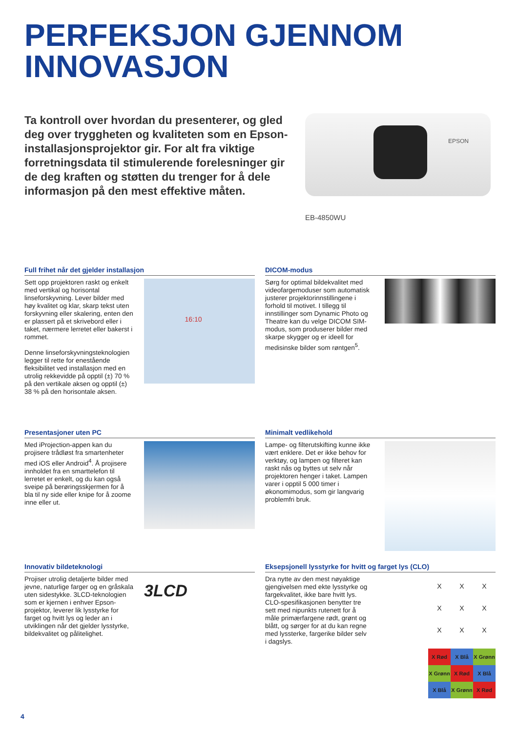PERFEKSJON GJENNOM
INNOVASJON
Ta kontroll over hvordan du presenterer, og gled deg over tryggheten og kvaliteten som en Epson-installasjonsprojektor gir. For alt fra viktige forretningsdata til stimulerende forelesninger gir de deg kraften og støtten du trenger for å dele informasjon på den mest effektive måten.
EPSON
EB-4850WU
Full frihet når det gjelder installasjon
Sett opp projektoren raskt og enkelt med vertikal og horisontal linseforskyvning. Lever bilder med høy kvalitet og klar, skarp tekst uten forskyvning eller skalering, enten den er plassert på et skrivebord eller i taket, nærmere lerretet eller bakerst i rommet.
Denne linseforskyvningsteknologien legger til rette for enestående fleksibilitet ved installasjon med en utrolig rekkevidde på opptil (±) 70 % på den vertikale aksen og opptil (±) 38 % på den horisontale aksen.
16:10
DICOM-modus
Sørg for optimal bildekvalitet med videofargemoduser som automatisk justerer projektorinnstillingene i forhold til motivet. I tillegg til innstillinger som Dynamic Photo og Theatre kan du velge DICOM SIM-modus, som produserer bilder med skarpe skygger og er ideell for medisinske bilder som røntgen<sup>5</sup>.
Presentasjoner uten PC
Med iProjection-appen kan du projisere trådløst fra smartenheter med iOS eller Android<sup>4</sup>. Å projisere innholdet fra en smarttelefon til lerretet er enkelt, og du kan også sveipe på berøringsskjermen for å bla til ny side eller knipe for å zoome inne eller ut.
Minimalt vedlikehold
Lampe- og filterutskifting kunne ikke vært enklere. Det er ikke behov for verktøy, og lampen og filteret kan raskt nås og byttes ut selv når projektoren henger i taket. Lampen varer i opptil 5 000 timer i økonomimodus, som gir langvarig problemfri bruk.
Innovativ bildeteknologi
Projiser utrolig detaljerte bilder med jevne, naturlige farger og en gråskala uten sidestykke. 3LCD-teknologien som er kjernen i enhver Epson-projektor, leverer lik lysstyrke for farget og hvitt lys og leder an i utviklingen når det gjelder lysstyrke, bildekvalitet og pålitelighet.
3LCD
Eksepsjonell lysstyrke for hvitt og farget lys (CLO)
Dra nytte av den mest nøyaktige gjengivelsen med ekte lysstyrke og fargekvalitet, ikke bare hvitt lys. CLO-spesifikasjonen benytter tre sett med nipunkts rutenett for å måle primærfargene rødt, grønt og blått, og sørger for at du kan regne med lyssterke, fargerike bilder selv i dagslys.
XXXXXXXXX
X Rød X Blå X Grønn X Grønn X Rød X Blå X Blå X Grønn X Rød
4